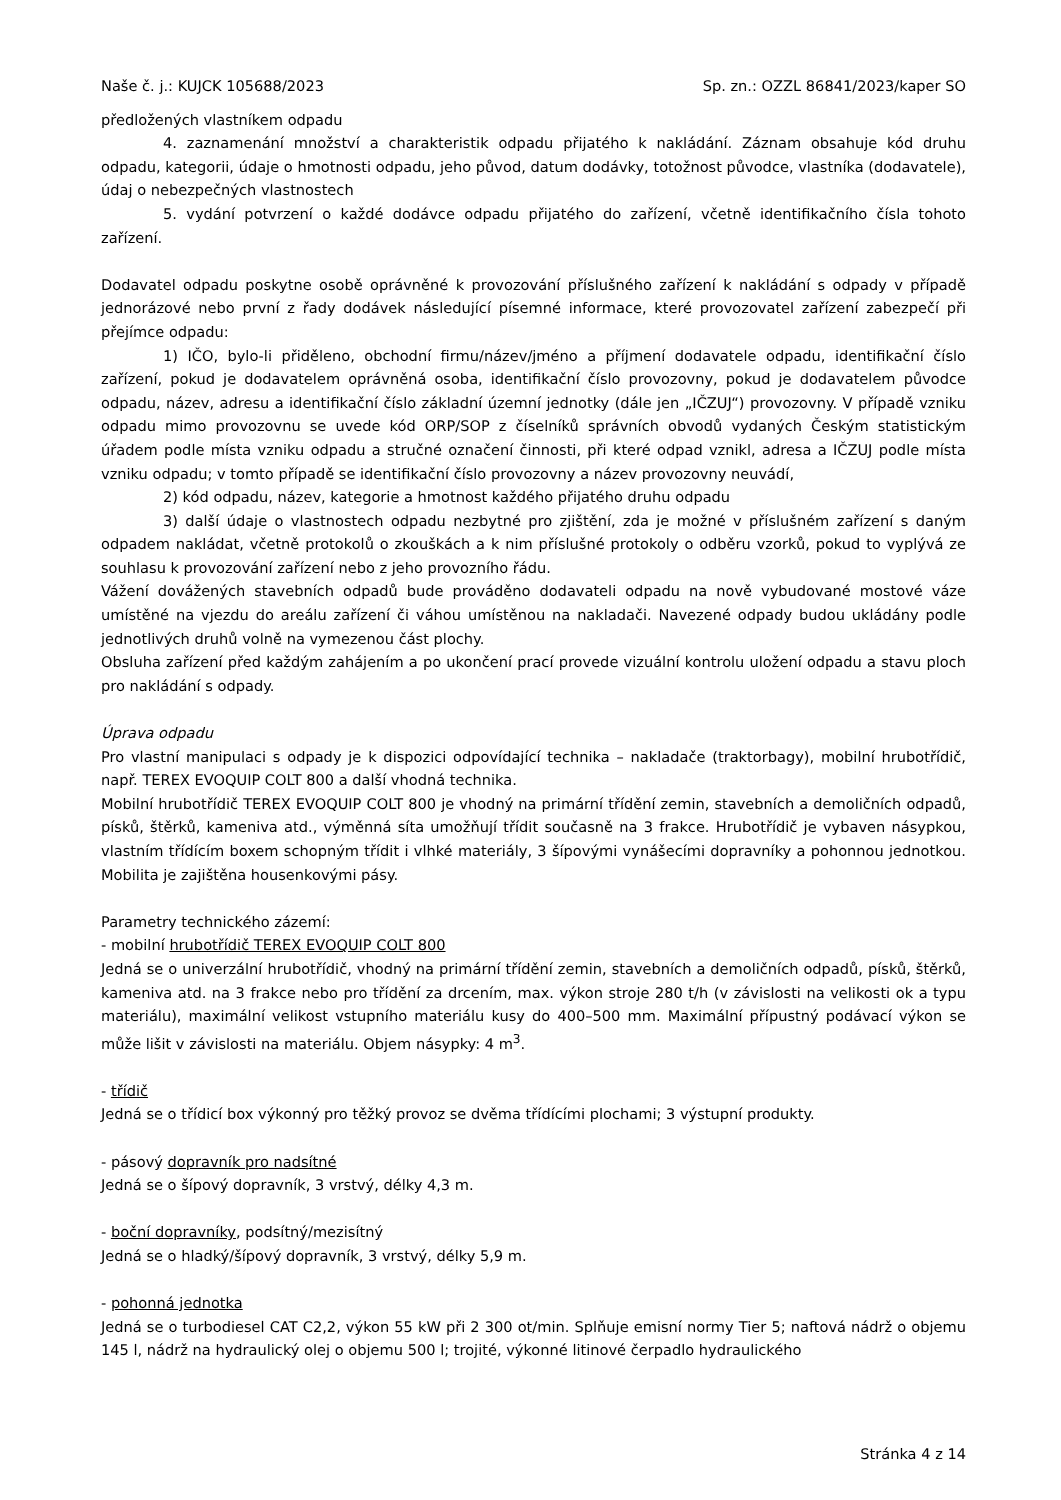Naše č. j.: KUJCK 105688/2023 Sp. zn.: OZZL 86841/2023/kaper SO
předložených vlastníkem odpadu
4. zaznamenání množství a charakteristik odpadu přijatého k nakládání. Záznam obsahuje kód druhu odpadu, kategorii, údaje o hmotnosti odpadu, jeho původ, datum dodávky, totožnost původce, vlastníka (dodavatele), údaj o nebezpečných vlastnostech
5. vydání potvrzení o každé dodávce odpadu přijatého do zařízení, včetně identifikačního čísla tohoto zařízení.
Dodavatel odpadu poskytne osobě oprávněné k provozování příslušného zařízení k nakládání s odpady v případě jednorázové nebo první z řady dodávek následující písemné informace, které provozovatel zařízení zabezpečí při přejímce odpadu:
1) IČO, bylo-li přiděleno, obchodní firmu/název/jméno a příjmení dodavatele odpadu, identifikační číslo zařízení, pokud je dodavatelem oprávněná osoba, identifikační číslo provozovny, pokud je dodavatelem původce odpadu, název, adresu a identifikační číslo základní územní jednotky (dále jen „IČZUJ“) provozovny. V případě vzniku odpadu mimo provozovnu se uvede kód ORP/SOP z číselníků správních obvodů vydaných Českým statistickým úřadem podle místa vzniku odpadu a stručné označení činnosti, při které odpad vznikl, adresa a IČZUJ podle místa vzniku odpadu; v tomto případě se identifikační číslo provozovny a název provozovny neuvádí,
2) kód odpadu, název, kategorie a hmotnost každého přijatého druhu odpadu
3) další údaje o vlastnostech odpadu nezbytné pro zjištění, zda je možné v příslušném zařízení s daným odpadem nakládat, včetně protokolů o zkouškách a k nim příslušné protokoly o odběru vzorků, pokud to vyplývá ze souhlasu k provozování zařízení nebo z jeho provozního řádu.
Vážení dovážených stavebních odpadů bude prováděno dodavateli odpadu na nově vybudované mostové váze umístěné na vjezdu do areálu zařízení či váhou umístěnou na nakladači. Navezené odpady budou ukládány podle jednotlivých druhů volně na vymezenou část plochy.
Obsluha zařízení před každým zahájením a po ukončení prací provede vizuální kontrolu uložení odpadu a stavu ploch pro nakládání s odpady.
Úprava odpadu
Pro vlastní manipulaci s odpady je k dispozici odpovídající technika – nakladače (traktorbagy), mobilní hrubotřídič, např. TEREX EVOQUIP COLT 800 a další vhodná technika.
Mobilní hrubotřídič TEREX EVOQUIP COLT 800 je vhodný na primární třídění zemin, stavebních a demoličních odpadů, písků, štěrků, kameniva atd., výměnná síta umožňují třídit současně na 3 frakce. Hrubotřídič je vybaven násypkou, vlastním třídícím boxem schopným třídit i vlhké materiály, 3 šípovými vynášecími dopravníky a pohonnou jednotkou. Mobilita je zajištěna housenkovými pásy.
Parametry technického zázemí:
- mobilní hrubotřídič TEREX EVOQUIP COLT 800
Jedná se o univerzální hrubotřídič, vhodný na primární třídění zemin, stavebních a demoličních odpadů, písků, štěrků, kameniva atd. na 3 frakce nebo pro třídění za drcením, max. výkon stroje 280 t/h (v závislosti na velikosti ok a typu materiálu), maximální velikost vstupního materiálu kusy do 400–500 mm. Maximální přípustný podávací výkon se může lišit v závislosti na materiálu. Objem násypky: 4 m<sup>3</sup>.
- třídič
Jedná se o třídicí box výkonný pro těžký provoz se dvěma třídícími plochami; 3 výstupní produkty.
- pásový dopravník pro nadsítné
Jedná se o šípový dopravník, 3 vrstvý, délky 4,3 m.
- boční dopravníky, podsítný/mezisítný
Jedná se o hladký/šípový dopravník, 3 vrstvý, délky 5,9 m.
- pohonná jednotka
Jedná se o turbodiesel CAT C2,2, výkon 55 kW při 2 300 ot/min. Splňuje emisní normy Tier 5; naftová nádrž o objemu 145 l, nádrž na hydraulický olej o objemu 500 l; trojité, výkonné litinové čerpadlo hydraulického
Stránka 4 z 14